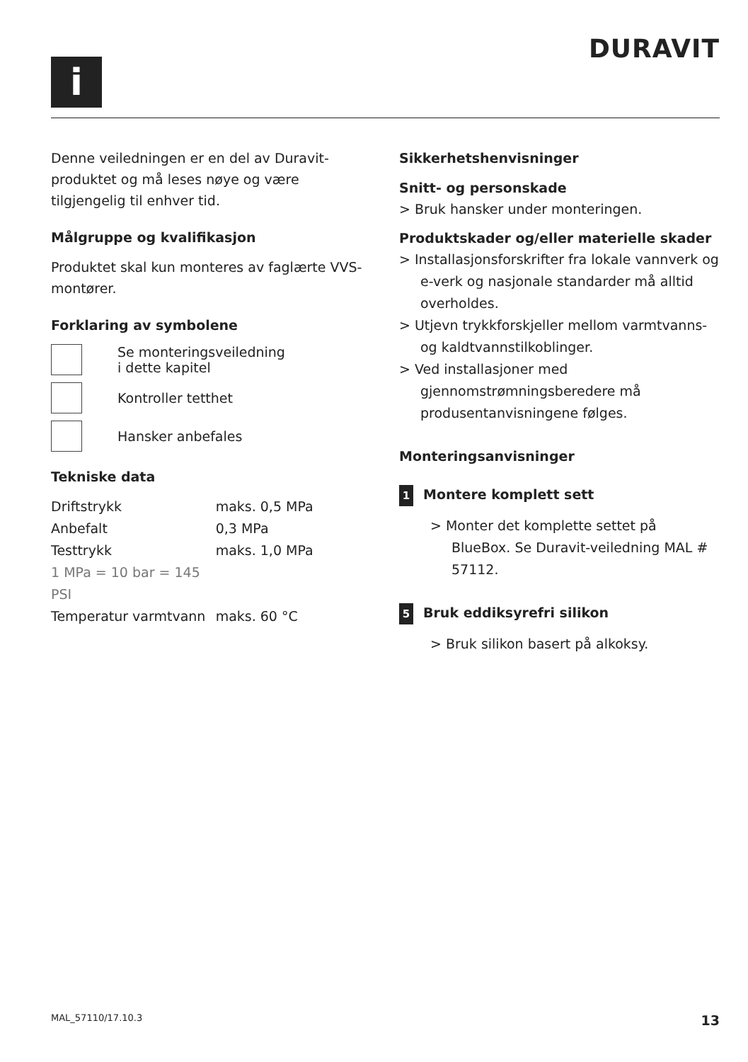DURAVIT
i
Denne veiledningen er en del av Duravit-produktet og må leses nøye og være tilgjengelig til enhver tid.
Målgruppe og kvalifikasjon
Produktet skal kun monteres av faglærte VVS-montører.
Forklaring av symbolene
Se monteringsveiledning
i dette kapitel
Kontroller tetthet
Hansker anbefales
Tekniske data
| Driftstrykk | maks. 0,5 MPa |
| Anbefalt | 0,3 MPa |
| Testtrykk | maks. 1,0 MPa |
| 1 MPa = 10 bar = 145 PSI | |
| Temperatur varmtvann | maks. 60 °C |
Sikkerhetshenvisninger
Snitt- og personskade
> Bruk hansker under monteringen.
Produktskader og/eller materielle skader
> Installasjonsforskrifter fra lokale vannverk og e-verk og nasjonale standarder må alltid overholdes.
> Utjevn trykkforskjeller mellom varmtvanns- og kaldtvannstilkoblinger.
> Ved installasjoner med gjennomstrømningsberedere må produsentanvisningene følges.
Monteringsanvisninger
1 Montere komplett sett
> Monter det komplette settet på BlueBox. Se Duravit-veiledning MAL # 57112.
5 Bruk eddiksyrefri silikon
> Bruk silikon basert på alkoksy.
MAL_57110/17.10.3 13